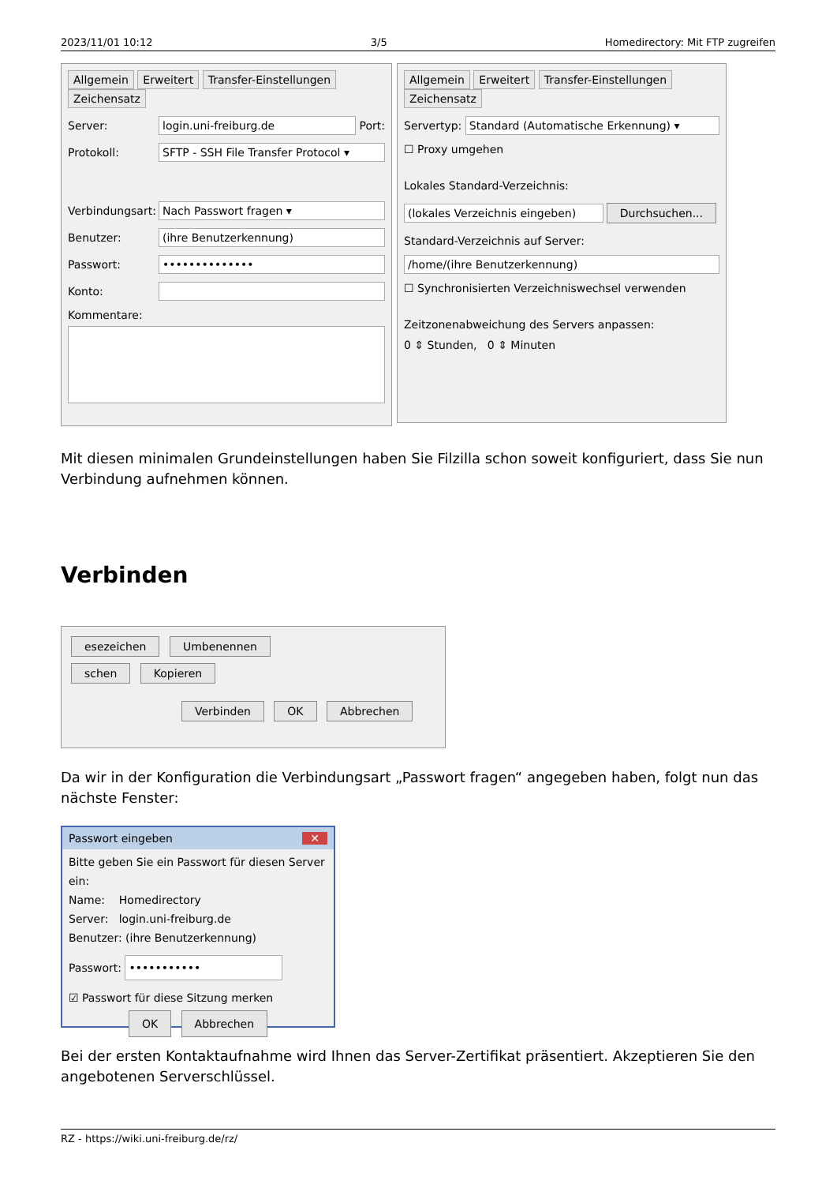2023/11/01 10:12 3/5 Homedirectory: Mit FTP zugreifen
Allgemein Erweitert Transfer-Einstellungen Zeichensatz
Server: login.uni-freiburg.de Port:
Protokoll: SFTP - SSH File Transfer Protocol ▾
Verbindungsart: Nach Passwort fragen ▾
Benutzer: (ihre Benutzerkennung)
Passwort: ••••••••••••••
Konto:
Kommentare:
Allgemein Erweitert Transfer-Einstellungen Zeichensatz
Servertyp: Standard (Automatische Erkennung) ▾
☐ Proxy umgehen
Lokales Standard-Verzeichnis:
(lokales Verzeichnis eingeben) Durchsuchen...
Standard-Verzeichnis auf Server:
/home/(ihre Benutzerkennung)
☐ Synchronisierten Verzeichniswechsel verwenden
Zeitzonenabweichung des Servers anpassen:
0 ⇕ Stunden, 0 ⇕ Minuten
Mit diesen minimalen Grundeinstellungen haben Sie Filzilla schon soweit konfiguriert, dass Sie nun Verbindung aufnehmen können.
Verbinden
esezeichen Umbenennen
schen Kopieren
Verbinden OK Abbrechen
Da wir in der Konfiguration die Verbindungsart „Passwort fragen“ angegeben haben, folgt nun das nächste Fenster:
Passwort eingeben ✕
Bitte geben Sie ein Passwort für diesen Server ein:
Name: Homedirectory
Server: login.uni-freiburg.de
Benutzer: (ihre Benutzerkennung)
Passwort: •••••••••••
☑ Passwort für diese Sitzung merken
OK Abbrechen
Bei der ersten Kontaktaufnahme wird Ihnen das Server-Zertifikat präsentiert. Akzeptieren Sie den angebotenen Serverschlüssel.
RZ - https://wiki.uni-freiburg.de/rz/